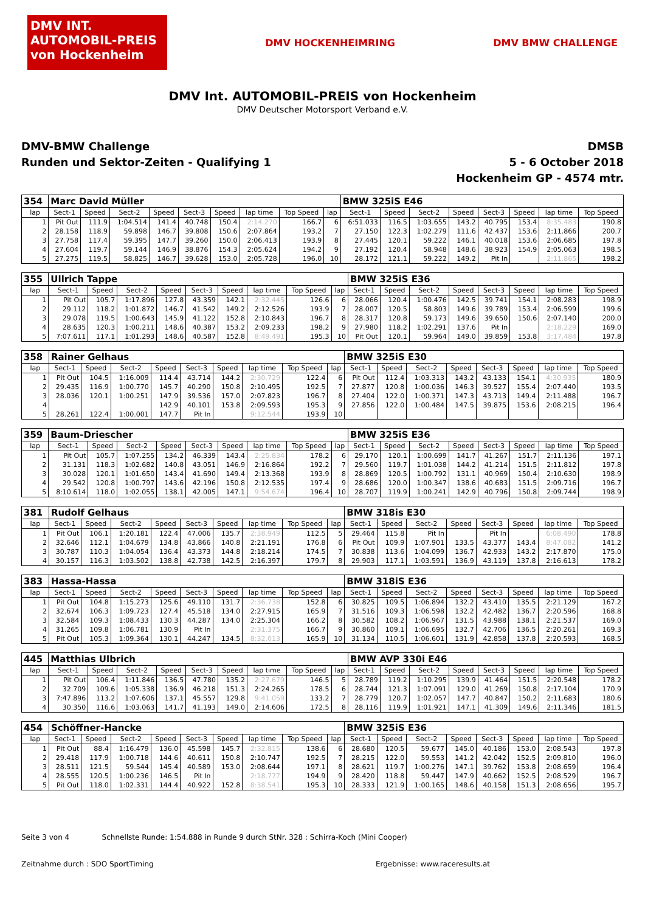DMV INT. AUTOMOBIL-PREIS von Hockenheim
DMV HOCKENHEIMRING DMV BMW CHALLENGE
DMV Int. AUTOMOBIL-PREIS von Hockenheim
DMV Deutscher Motorsport Verband e.V.
DMV-BMW Challenge
Runden und Sektor-Zeiten - Qualifying 1
DMSB
5 - 6 October 2018
Hockenheim GP - 4574 mtr.
| 354 | Marc David Müller | | | | | | | | | BMW 325iS E46 | | | | | | | |
| lap | Sect-1 | Speed | Sect-2 | Speed | Sect-3 | Speed | lap time | Top Speed | lap | Sect-1 | Speed | Sect-2 | Speed | Sect-3 | Speed | lap time | Top Speed |
| 1 | Pit Out | 111.9 | 1:04.514 | 141.4 | 40.748 | 150.4 | 2:14.270 | 166.7 | 6 | 6:51.033 | 116.5 | 1:03.655 | 143.2 | 40.795 | 153.4 | 8:35.483 | 190.8 |
| 2 | 28.158 | 118.9 | 59.898 | 146.7 | 39.808 | 150.6 | 2:07.864 | 193.2 | 7 | 27.150 | 122.3 | 1:02.279 | 111.6 | 42.437 | 153.6 | 2:11.866 | 200.7 |
| 3 | 27.758 | 117.4 | 59.395 | 147.7 | 39.260 | 150.0 | 2:06.413 | 193.9 | 8 | 27.445 | 120.1 | 59.222 | 146.1 | 40.018 | 153.6 | 2:06.685 | 197.8 |
| 4 | 27.604 | 119.7 | 59.144 | 146.9 | 38.876 | 154.3 | 2:05.624 | 194.2 | 9 | 27.192 | 120.4 | 58.948 | 148.6 | 38.923 | 154.9 | 2:05.063 | 198.5 |
| 5 | 27.275 | 119.5 | 58.825 | 146.7 | 39.628 | 153.0 | 2:05.728 | 196.0 | 10 | 28.172 | 121.1 | 59.222 | 149.2 | Pit In | | 2:11.865 | 198.2 |
| 355 | Ullrich Tappe | | | | | | | | | BMW 325iS E36 | | | | | | | |
| lap | Sect-1 | Speed | Sect-2 | Speed | Sect-3 | Speed | lap time | Top Speed | lap | Sect-1 | Speed | Sect-2 | Speed | Sect-3 | Speed | lap time | Top Speed |
| 1 | Pit Out | 105.7 | 1:17.896 | 127.8 | 43.359 | 142.1 | 2:32.445 | 126.6 | 6 | 28.066 | 120.4 | 1:00.476 | 142.5 | 39.741 | 154.1 | 2:08.283 | 198.9 |
| 2 | 29.112 | 118.2 | 1:01.872 | 146.7 | 41.542 | 149.2 | 2:12.526 | 193.9 | 7 | 28.007 | 120.5 | 58.803 | 149.6 | 39.789 | 153.4 | 2:06.599 | 199.6 |
| 3 | 29.078 | 119.5 | 1:00.643 | 145.9 | 41.122 | 152.8 | 2:10.843 | 196.7 | 8 | 28.317 | 120.8 | 59.173 | 149.6 | 39.650 | 150.6 | 2:07.140 | 200.0 |
| 4 | 28.635 | 120.3 | 1:00.211 | 148.6 | 40.387 | 153.2 | 2:09.233 | 198.2 | 9 | 27.980 | 118.2 | 1:02.291 | 137.6 | Pit In | | 2:18.229 | 169.0 |
| 5 | 7:07.611 | 117.1 | 1:01.293 | 148.6 | 40.587 | 152.8 | 8:49.491 | 195.3 | 10 | Pit Out | 120.1 | 59.964 | 149.0 | 39.859 | 153.8 | 3:17.484 | 197.8 |
| 358 | Rainer Gelhaus | | | | | | | | | BMW 325iS E30 | | | | | | | |
| lap | Sect-1 | Speed | Sect-2 | Speed | Sect-3 | Speed | lap time | Top Speed | lap | Sect-1 | Speed | Sect-2 | Speed | Sect-3 | Speed | lap time | Top Speed |
| 1 | Pit Out | 104.5 | 1:16.009 | 114.4 | 43.714 | 144.2 | 2:30.729 | 122.4 | 6 | Pit Out | 112.4 | 1:03.313 | 143.2 | 43.133 | 154.1 | 4:30.935 | 180.9 |
| 2 | 29.435 | 116.9 | 1:00.770 | 145.7 | 40.290 | 150.8 | 2:10.495 | 192.5 | 7 | 27.877 | 120.8 | 1:00.036 | 146.3 | 39.527 | 155.4 | 2:07.440 | 193.5 |
| 3 | 28.036 | 120.1 | 1:00.251 | 147.9 | 39.536 | 157.0 | 2:07.823 | 196.7 | 8 | 27.404 | 122.0 | 1:00.371 | 147.3 | 43.713 | 149.4 | 2:11.488 | 196.7 |
| 4 | | | | 142.9 | 40.101 | 153.8 | 2:09.593 | 195.3 | 9 | 27.856 | 122.0 | 1:00.484 | 147.5 | 39.875 | 153.6 | 2:08.215 | 196.4 |
| 5 | 28.261 | 122.4 | 1:00.001 | 147.7 | Pit In | | 9:12.544 | 193.9 | 10 | | | | | | | | |
| 359 | Baum-Driescher | | | | | | | | | BMW 325iS E36 | | | | | | | |
| lap | Sect-1 | Speed | Sect-2 | Speed | Sect-3 | Speed | lap time | Top Speed | lap | Sect-1 | Speed | Sect-2 | Speed | Sect-3 | Speed | lap time | Top Speed |
| 1 | Pit Out | 105.7 | 1:07.255 | 134.2 | 46.339 | 143.4 | 2:25.834 | 178.2 | 6 | 29.170 | 120.1 | 1:00.699 | 141.7 | 41.267 | 151.7 | 2:11.136 | 197.1 |
| 2 | 31.131 | 118.3 | 1:02.682 | 140.8 | 43.051 | 146.9 | 2:16.864 | 192.2 | 7 | 29.560 | 119.7 | 1:01.038 | 144.2 | 41.214 | 151.5 | 2:11.812 | 197.8 |
| 3 | 30.028 | 120.1 | 1:01.650 | 143.4 | 41.690 | 149.4 | 2:13.368 | 193.9 | 8 | 28.869 | 120.5 | 1:00.792 | 131.1 | 40.969 | 150.4 | 2:10.630 | 198.9 |
| 4 | 29.542 | 120.8 | 1:00.797 | 143.6 | 42.196 | 150.8 | 2:12.535 | 197.4 | 9 | 28.686 | 120.0 | 1:00.347 | 138.6 | 40.683 | 151.5 | 2:09.716 | 196.7 |
| 5 | 8:10.614 | 118.0 | 1:02.055 | 138.1 | 42.005 | 147.1 | 9:54.674 | 196.4 | 10 | 28.707 | 119.9 | 1:00.241 | 142.9 | 40.796 | 150.8 | 2:09.744 | 198.9 |
| 381 | Rudolf Gelhaus | | | | | | | | | BMW 318is E30 | | | | | | | |
| lap | Sect-1 | Speed | Sect-2 | Speed | Sect-3 | Speed | lap time | Top Speed | lap | Sect-1 | Speed | Sect-2 | Speed | Sect-3 | Speed | lap time | Top Speed |
| 1 | Pit Out | 106.1 | 1:20.181 | 122.4 | 47.006 | 135.7 | 2:38.949 | 112.5 | 5 | 29.464 | 115.8 | Pit In | | Pit In | | 6:08.490 | 178.8 |
| 2 | 32.646 | 112.1 | 1:04.679 | 134.8 | 43.866 | 140.8 | 2:21.191 | 176.8 | 6 | Pit Out | 109.9 | 1:07.901 | 133.5 | 43.377 | 143.4 | 8:47.082 | 141.2 |
| 3 | 30.787 | 110.3 | 1:04.054 | 136.4 | 43.373 | 144.8 | 2:18.214 | 174.5 | 7 | 30.838 | 113.6 | 1:04.099 | 136.7 | 42.933 | 143.2 | 2:17.870 | 175.0 |
| 4 | 30.157 | 116.3 | 1:03.502 | 138.8 | 42.738 | 142.5 | 2:16.397 | 179.7 | 8 | 29.903 | 117.1 | 1:03.591 | 136.9 | 43.119 | 137.8 | 2:16.613 | 178.2 |
| 383 | Hassa-Hassa | | | | | | | | | BMW 318iS E36 | | | | | | | |
| lap | Sect-1 | Speed | Sect-2 | Speed | Sect-3 | Speed | lap time | Top Speed | lap | Sect-1 | Speed | Sect-2 | Speed | Sect-3 | Speed | lap time | Top Speed |
| 1 | Pit Out | 104.8 | 1:15.273 | 125.6 | 49.110 | 131.7 | 2:36.738 | 152.8 | 6 | 30.825 | 109.5 | 1:06.894 | 132.2 | 43.410 | 135.5 | 2:21.129 | 167.2 |
| 2 | 32.674 | 106.3 | 1:09.723 | 127.4 | 45.518 | 134.0 | 2:27.915 | 165.9 | 7 | 31.516 | 109.3 | 1:06.598 | 132.2 | 42.482 | 136.7 | 2:20.596 | 168.8 |
| 3 | 32.584 | 109.3 | 1:08.433 | 130.3 | 44.287 | 134.0 | 2:25.304 | 166.2 | 8 | 30.582 | 108.2 | 1:06.967 | 131.5 | 43.988 | 138.1 | 2:21.537 | 169.0 |
| 4 | 31.265 | 109.8 | 1:06.781 | 130.9 | Pit In | | 2:31.375 | 166.7 | 9 | 30.860 | 109.1 | 1:06.695 | 132.7 | 42.706 | 136.5 | 2:20.261 | 169.3 |
| 5 | Pit Out | 105.3 | 1:09.364 | 130.1 | 44.247 | 134.5 | 8:32.013 | 165.9 | 10 | 31.134 | 110.5 | 1:06.601 | 131.9 | 42.858 | 137.8 | 2:20.593 | 168.5 |
| 445 | Matthias Ulbrich | | | | | | | | | BMW AVP 330i E46 | | | | | | | |
| lap | Sect-1 | Speed | Sect-2 | Speed | Sect-3 | Speed | lap time | Top Speed | lap | Sect-1 | Speed | Sect-2 | Speed | Sect-3 | Speed | lap time | Top Speed |
| 1 | Pit Out | 106.4 | 1:11.846 | 136.5 | 47.780 | 135.2 | 2:27.679 | 146.5 | 5 | 28.789 | 119.2 | 1:10.295 | 139.9 | 41.464 | 151.5 | 2:20.548 | 178.2 |
| 2 | 32.709 | 109.6 | 1:05.338 | 136.9 | 46.218 | 151.3 | 2:24.265 | 178.5 | 6 | 28.744 | 121.3 | 1:07.091 | 129.0 | 41.269 | 150.8 | 2:17.104 | 170.9 |
| 3 | 7:47.896 | 113.2 | 1:07.606 | 137.1 | 45.557 | 129.8 | 9:41.059 | 133.2 | 7 | 28.779 | 120.7 | 1:02.057 | 147.7 | 40.847 | 150.2 | 2:11.683 | 180.6 |
| 4 | 30.350 | 116.6 | 1:03.063 | 141.7 | 41.193 | 149.0 | 2:14.606 | 172.5 | 8 | 28.116 | 119.9 | 1:01.921 | 147.1 | 41.309 | 149.6 | 2:11.346 | 181.5 |
| 454 | Schöffner-Hancke | | | | | | | | | BMW 325iS E36 | | | | | | | |
| lap | Sect-1 | Speed | Sect-2 | Speed | Sect-3 | Speed | lap time | Top Speed | lap | Sect-1 | Speed | Sect-2 | Speed | Sect-3 | Speed | lap time | Top Speed |
| 1 | Pit Out | 88.4 | 1:16.479 | 136.0 | 45.598 | 145.7 | 2:32.815 | 138.6 | 6 | 28.680 | 120.5 | 59.677 | 145.0 | 40.186 | 153.0 | 2:08.543 | 197.8 |
| 2 | 29.418 | 117.9 | 1:00.718 | 144.6 | 40.611 | 150.8 | 2:10.747 | 192.5 | 7 | 28.215 | 122.0 | 59.553 | 141.2 | 42.042 | 152.5 | 2:09.810 | 196.0 |
| 3 | 28.511 | 121.5 | 59.544 | 145.4 | 40.589 | 153.0 | 2:08.644 | 197.1 | 8 | 28.621 | 119.7 | 1:00.276 | 147.1 | 39.762 | 153.8 | 2:08.659 | 196.4 |
| 4 | 28.555 | 120.5 | 1:00.236 | 146.5 | Pit In | | 2:18.777 | 194.9 | 9 | 28.420 | 118.8 | 59.447 | 147.9 | 40.662 | 152.5 | 2:08.529 | 196.7 |
| 5 | Pit Out | 118.0 | 1:02.331 | 144.4 | 40.922 | 152.8 | 8:38.541 | 195.3 | 10 | 28.333 | 121.9 | 1:00.165 | 148.6 | 40.158 | 151.3 | 2:08.656 | 195.7 |
Seite 3 von 4 Schnellste Runde: 1:54.888 in Runde 9 durch StNr. 328 : Schirra-Koch (Mini Cooper)
Zeitnahme durch : SDO SportTiming Ergebnisse: www.raceresults.at